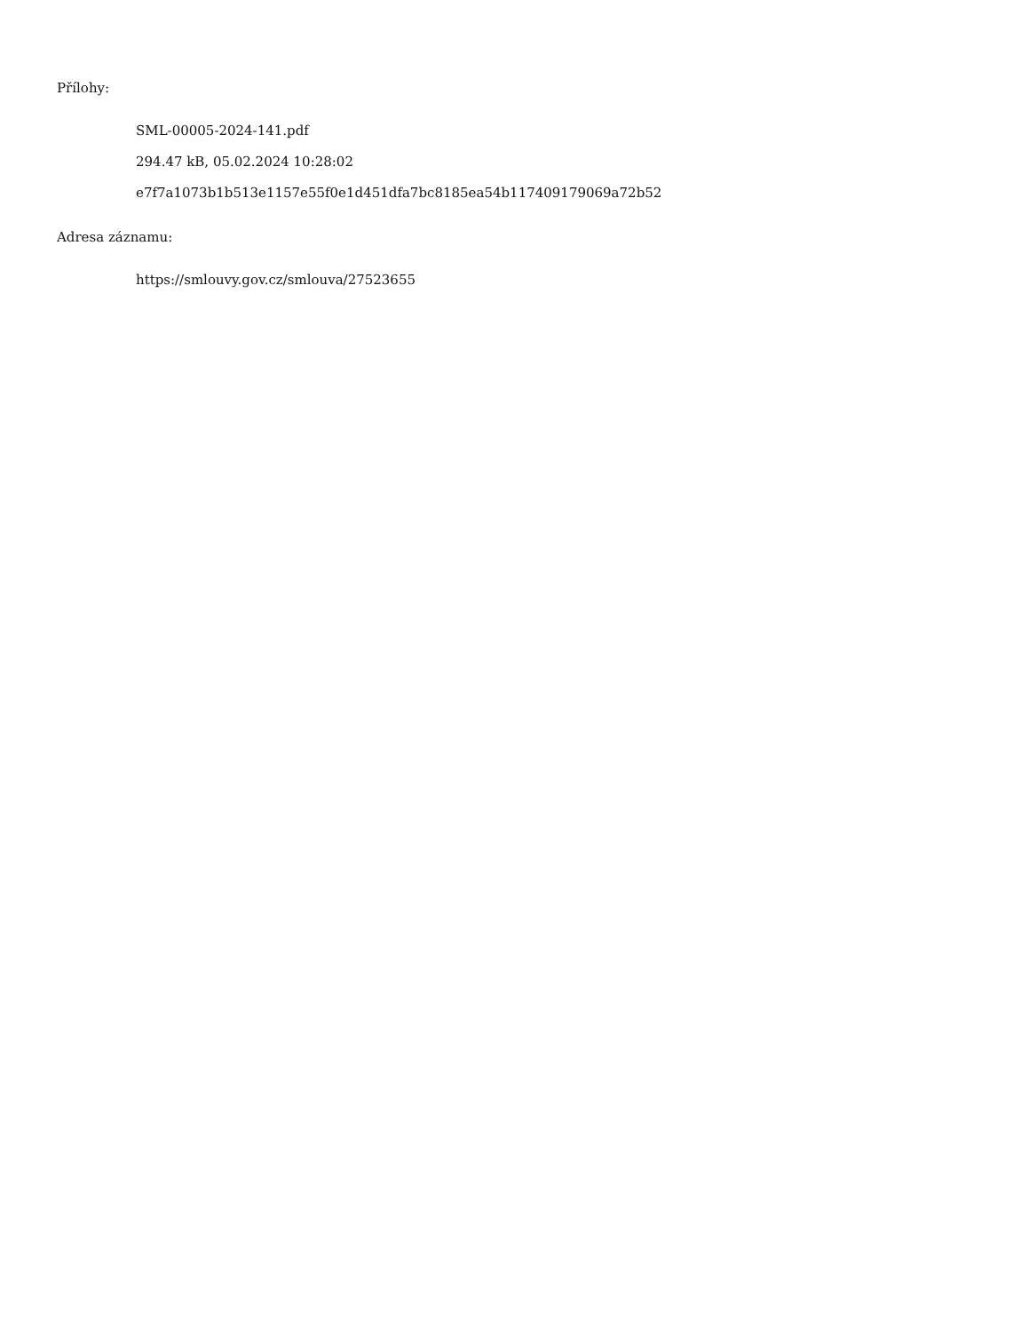Přílohy:
SML-00005-2024-141.pdf
294.47 kB, 05.02.2024 10:28:02
e7f7a1073b1b513e1157e55f0e1d451dfa7bc8185ea54b117409179069a72b52
Adresa záznamu:
https://smlouvy.gov.cz/smlouva/27523655